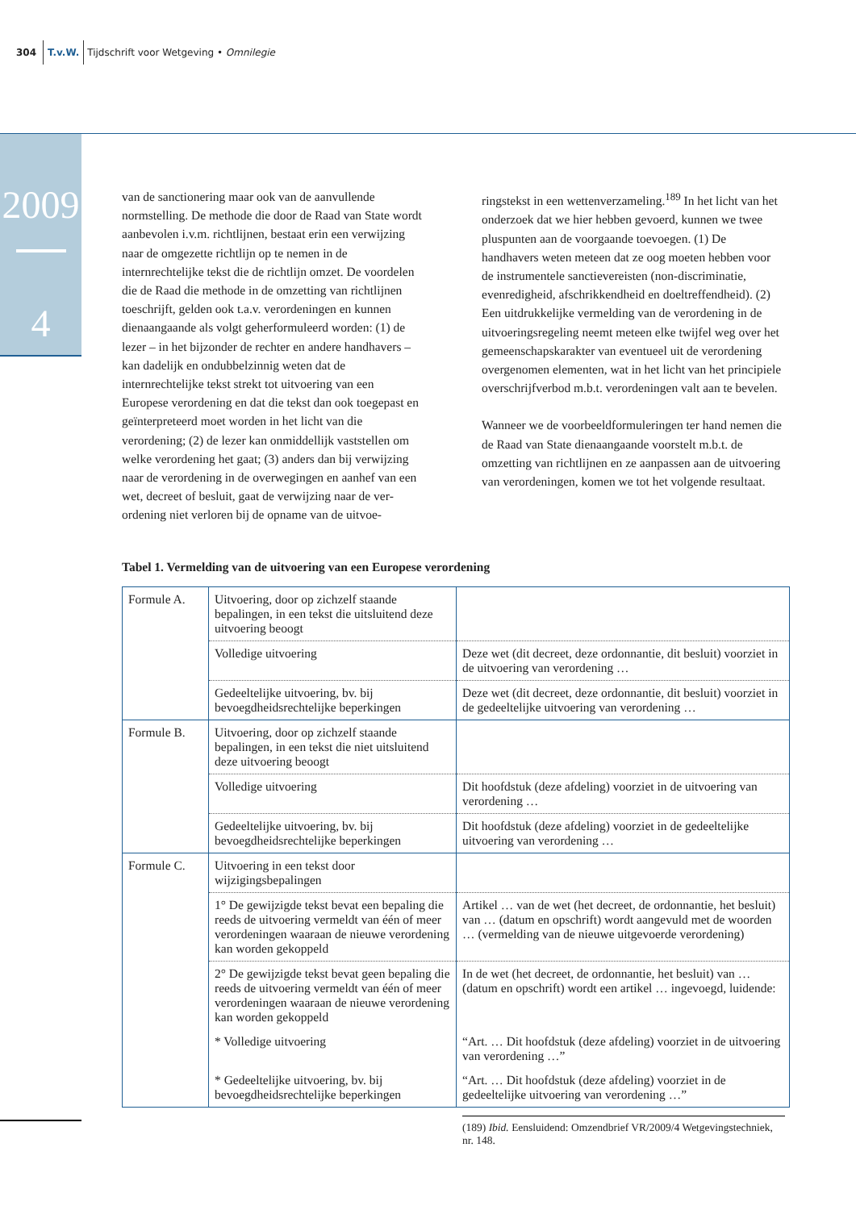304 T.v.W. Tijdschrift voor Wetgeving • Omnilegie
2009
4
van de sanctionering maar ook van de aanvullende normstelling. De methode die door de Raad van State wordt aanbevolen i.v.m. richtlijnen, bestaat erin een verwijzing naar de omgezette richtlijn op te nemen in de internrechtelijke tekst die de richtlijn omzet. De voordelen die de Raad die methode in de omzetting van richtlijnen toeschrijft, gelden ook t.a.v. verorde­ningen en kunnen dienaangaande als volgt geherfor­muleerd worden: (1) de lezer – in het bijzonder de rechter en andere handhavers – kan dadelijk en on­dubbelzinnig weten dat de internrechtelijke tekst strekt tot uitvoering van een Europese verordening en dat die tekst dan ook toegepast en geïnterpreteerd moet worden in het licht van die verordening; (2) de lezer kan onmiddellijk vaststellen om welke verorde­ning het gaat; (3) anders dan bij verwijzing naar de verordening in de overwegingen en aanhef van een wet, decreet of besluit, gaat de verwijzing naar de ver­ordening niet verloren bij de opname van de uitvoe-
ringstekst in een wettenverzameling.<sup>189</sup> In het licht van het onderzoek dat we hier hebben gevoerd, kun­nen we twee pluspunten aan de voorgaande toevoe­gen. (1) De handhavers weten meteen dat ze oog moeten hebben voor de instrumentele sanctievereis­ten (non-discriminatie, evenredigheid, afschrikkend­heid en doeltreffendheid). (2) Een uitdrukkelijke ver­melding van de verordening in de uitvoeringsregeling neemt meteen elke twijfel weg over het gemeen­schapskarakter van eventueel uit de verordening over­genomen elementen, wat in het licht van het principi­ele overschrijfverbod m.b.t. verordeningen valt aan te bevelen.
Wanneer we de voorbeeldformuleringen ter hand ne­men die de Raad van State dienaangaande voorstelt m.b.t. de omzetting van richtlijnen en ze aanpassen aan de uitvoering van verordeningen, komen we tot het volgende resultaat.
Tabel 1. Vermelding van de uitvoering van een Europese verordening
| Formule A. | Uitvoering, door op zichzelf staande bepalingen, in een tekst die uitsluitend deze uitvoering beoogt | |
| | Volledige uitvoering | Deze wet (dit decreet, deze ordonnantie, dit besluit) voorziet in de uitvoering van verordening … |
| | Gedeeltelijke uitvoering, bv. bij bevoegdheidsrechtelijke beperkingen | Deze wet (dit decreet, deze ordonnantie, dit besluit) voorziet in de gedeeltelijke uitvoering van verordening … |
| Formule B. | Uitvoering, door op zichzelf staande bepalingen, in een tekst die niet uitsluitend deze uitvoering beoogt | |
| | Volledige uitvoering | Dit hoofdstuk (deze afdeling) voorziet in de uitvoering van verordening … |
| | Gedeeltelijke uitvoering, bv. bij bevoegdheidsrechtelijke beperkingen | Dit hoofdstuk (deze afdeling) voorziet in de gedeeltelijke uitvoering van verordening … |
| Formule C. | Uitvoering in een tekst door wijzigingsbepalingen | |
| | 1° De gewijzigde tekst bevat een bepaling die reeds de uitvoering vermeldt van één of meer verordeningen waaraan de nieuwe verordening kan worden gekoppeld | Artikel … van de wet (het decreet, de ordonnantie, het besluit) van … (datum en opschrift) wordt aangevuld met de woorden … (vermelding van de nieuwe uitgevoerde verordening) |
| | 2° De gewijzigde tekst bevat geen bepaling die reeds de uitvoering vermeldt van één of meer verordeningen waaraan de nieuwe verordening kan worden gekoppeld | In de wet (het decreet, de ordonnantie, het besluit) van … (datum en opschrift) wordt een artikel … ingevoegd, luidende: |
| | * Volledige uitvoering | “Art. … Dit hoofdstuk (deze afdeling) voorziet in de uitvoering van verordening …” |
| | * Gedeeltelijke uitvoering, bv. bij bevoegdheidsrechtelijke beperkingen | “Art. … Dit hoofdstuk (deze afdeling) voorziet in de gedeeltelijke uitvoering van verordening …” |
(189) Ibid. Eensluidend: Omzendbrief VR/2009/4 Wetgevings­techniek, nr. 148.